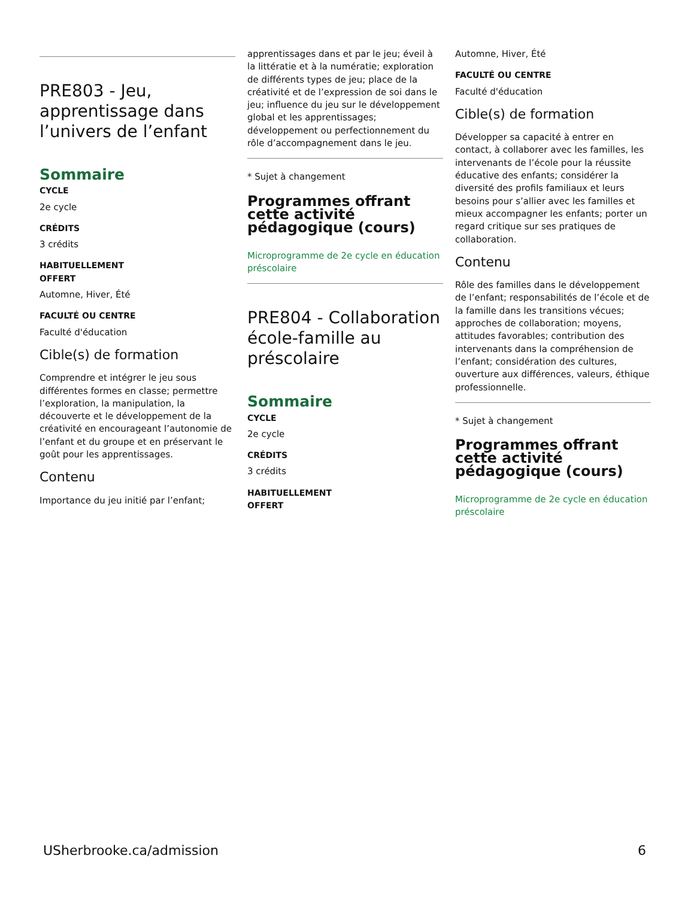PRE803 - Jeu, apprentissage dans l’univers de l’enfant
Sommaire
CYCLE
2e cycle
CRÉDITS
3 crédits
HABITUELLEMENT
OFFERT
Automne, Hiver, Été
FACULTÉ OU CENTRE
Faculté d'éducation
Cible(s) de formation
Comprendre et intégrer le jeu sous différentes formes en classe; permettre l’exploration, la manipulation, la découverte et le développement de la créativité en encourageant l’autonomie de l’enfant et du groupe et en préservant le goût pour les apprentissages.
Contenu
Importance du jeu initié par l’enfant;
apprentissages dans et par le jeu; éveil à la littératie et à la numératie; exploration de différents types de jeu; place de la créativité et de l’expression de soi dans le jeu; influence du jeu sur le développement global et les apprentissages; développement ou perfectionnement du rôle d’accompagnement dans le jeu.
* Sujet à changement
Programmes offrant cette activité pédagogique (cours)
Microprogramme de 2e cycle en éducation préscolaire
PRE804 - Collaboration école-famille au préscolaire
Sommaire
CYCLE
2e cycle
CRÉDITS
3 crédits
HABITUELLEMENT
OFFERT
Automne, Hiver, Été
FACULTÉ OU CENTRE
Faculté d'éducation
Cible(s) de formation
Développer sa capacité à entrer en contact, à collaborer avec les familles, les intervenants de l’école pour la réussite éducative des enfants; considérer la diversité des profils familiaux et leurs besoins pour s’allier avec les familles et mieux accompagner les enfants; porter un regard critique sur ses pratiques de collaboration.
Contenu
Rôle des familles dans le développement de l’enfant; responsabilités de l’école et de la famille dans les transitions vécues; approches de collaboration; moyens, attitudes favorables; contribution des intervenants dans la compréhension de l’enfant; considération des cultures, ouverture aux différences, valeurs, éthique professionnelle.
* Sujet à changement
Programmes offrant cette activité pédagogique (cours)
Microprogramme de 2e cycle en éducation préscolaire
USherbrooke.ca/admission 6